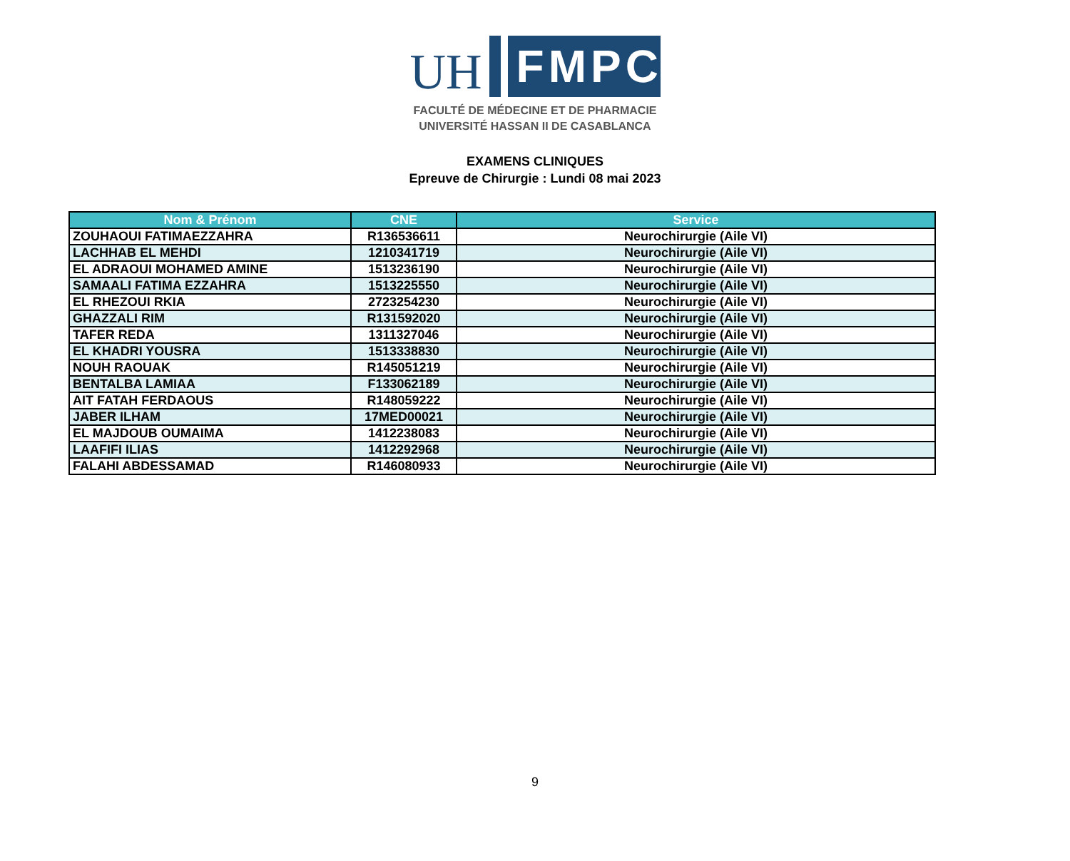UH
FMPC
FACULTÉ DE MÉDECINE ET DE PHARMACIE
UNIVERSITÉ HASSAN II DE CASABLANCA
EXAMENS CLINIQUES
Epreuve de Chirurgie : Lundi 08 mai 2023
| Nom & Prénom | CNE | Service |
| --- | --- | --- |
| ZOUHAOUI FATIMAEZZAHRA | R136536611 | Neurochirurgie (Aile VI) |
| LACHHAB EL MEHDI | 1210341719 | Neurochirurgie (Aile VI) |
| EL ADRAOUI MOHAMED AMINE | 1513236190 | Neurochirurgie (Aile VI) |
| SAMAALI FATIMA EZZAHRA | 1513225550 | Neurochirurgie (Aile VI) |
| EL RHEZOUI RKIA | 2723254230 | Neurochirurgie (Aile VI) |
| GHAZZALI RIM | R131592020 | Neurochirurgie (Aile VI) |
| TAFER REDA | 1311327046 | Neurochirurgie (Aile VI) |
| EL KHADRI YOUSRA | 1513338830 | Neurochirurgie (Aile VI) |
| NOUH RAOUAK | R145051219 | Neurochirurgie (Aile VI) |
| BENTALBA LAMIAA | F133062189 | Neurochirurgie (Aile VI) |
| AIT FATAH FERDAOUS | R148059222 | Neurochirurgie (Aile VI) |
| JABER ILHAM | 17MED00021 | Neurochirurgie (Aile VI) |
| EL MAJDOUB OUMAIMA | 1412238083 | Neurochirurgie (Aile VI) |
| LAAFIFI ILIAS | 1412292968 | Neurochirurgie (Aile VI) |
| FALAHI ABDESSAMAD | R146080933 | Neurochirurgie (Aile VI) |
9